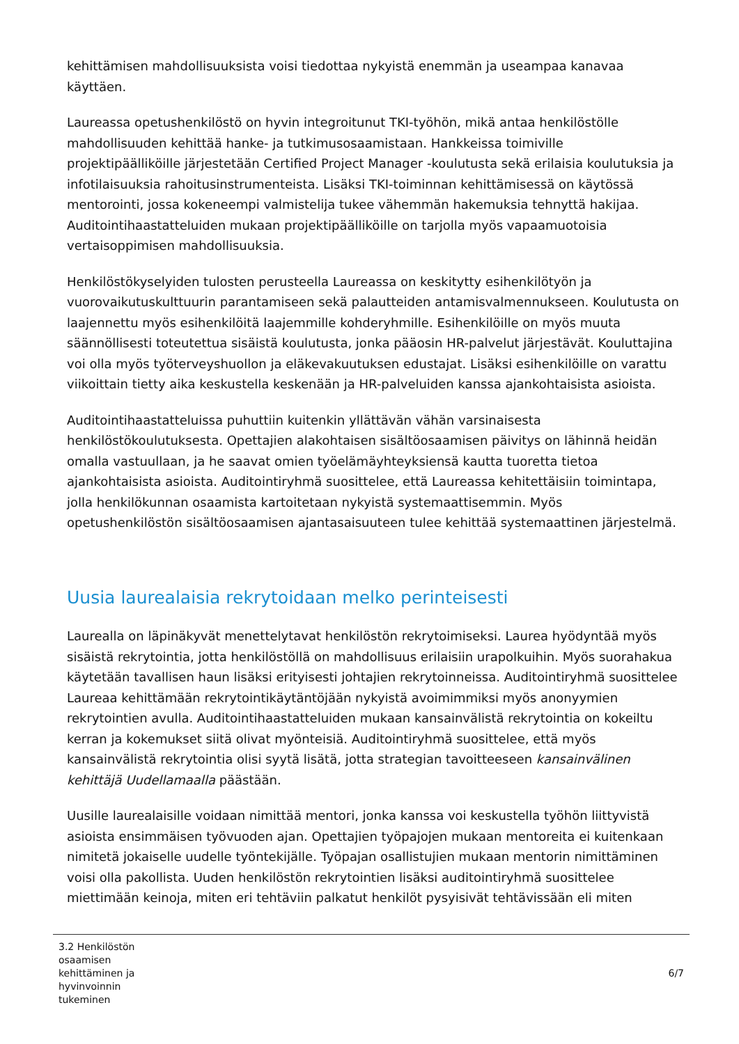kehittämisen mahdollisuuksista voisi tiedottaa nykyistä enemmän ja useampaa kanavaa käyttäen.
Laureassa opetushenkilöstö on hyvin integroitunut TKI-työhön, mikä antaa henkilöstölle mahdollisuuden kehittää hanke- ja tutkimusosaamistaan. Hankkeissa toimiville projektipäälliköille järjestetään Certified Project Manager -koulutusta sekä erilaisia koulutuksia ja infotilaisuuksia rahoitusinstrumenteista. Lisäksi TKI-toiminnan kehittämisessä on käytössä mentorointi, jossa kokeneempi valmistelija tukee vähemmän hakemuksia tehnyttä hakijaa. Auditointihaastatteluiden mukaan projektipäälliköille on tarjolla myös vapaamuotoisia vertaisoppimisen mahdollisuuksia.
Henkilöstökyselyiden tulosten perusteella Laureassa on keskitytty esihenkilötyön ja vuorovaikutuskulttuurin parantamiseen sekä palautteiden antamisvalmennukseen. Koulutusta on laajennettu myös esihenkilöitä laajemmille kohderyhmille. Esihenkilöille on myös muuta säännöllisesti toteutettua sisäistä koulutusta, jonka pääosin HR-palvelut järjestävät. Kouluttajina voi olla myös työterveyshuollon ja eläkevakuutuksen edustajat. Lisäksi esihenkilöille on varattu viikoittain tietty aika keskustella keskenään ja HR-palveluiden kanssa ajankohtaisista asioista.
Auditointihaastatteluissa puhuttiin kuitenkin yllättävän vähän varsinaisesta henkilöstökoulutuksesta. Opettajien alakohtaisen sisältöosaamisen päivitys on lähinnä heidän omalla vastuullaan, ja he saavat omien työelämäyhteyksiensä kautta tuoretta tietoa ajankohtaisista asioista. Auditointiryhmä suosittelee, että Laureassa kehitettäisiin toimintapa, jolla henkilökunnan osaamista kartoitetaan nykyistä systemaattisemmin. Myös opetushenkilöstön sisältöosaamisen ajantasaisuuteen tulee kehittää systemaattinen järjestelmä.
Uusia laurealaisia rekrytoidaan melko perinteisesti
Laurealla on läpinäkyvät menettelytavat henkilöstön rekrytoimiseksi. Laurea hyödyntää myös sisäistä rekrytointia, jotta henkilöstöllä on mahdollisuus erilaisiin urapolkuihin. Myös suorahakua käytetään tavallisen haun lisäksi erityisesti johtajien rekrytoinneissa. Auditointiryhmä suosittelee Laureaa kehittämään rekrytointikäytäntöjään nykyistä avoimimmiksi myös anonyymien rekrytointien avulla. Auditointihaastatteluiden mukaan kansainvälistä rekrytointia on kokeiltu kerran ja kokemukset siitä olivat myönteisiä. Auditointiryhmä suosittelee, että myös kansainvälistä rekrytointia olisi syytä lisätä, jotta strategian tavoitteeseen kansainvälinen kehittäjä Uudellamaalla päästään.
Uusille laurealaisille voidaan nimittää mentori, jonka kanssa voi keskustella työhön liittyvistä asioista ensimmäisen työvuoden ajan. Opettajien työpajojen mukaan mentoreita ei kuitenkaan nimitetä jokaiselle uudelle työntekijälle. Työpajan osallistujien mukaan mentorin nimittäminen voisi olla pakollista. Uuden henkilöstön rekrytointien lisäksi auditointiryhmä suosittelee miettimään keinoja, miten eri tehtäviin palkatut henkilöt pysyisivät tehtävissään eli miten
3.2 Henkilöstön osaamisen kehittäminen ja hyvinvoinnin tukeminen
6/7